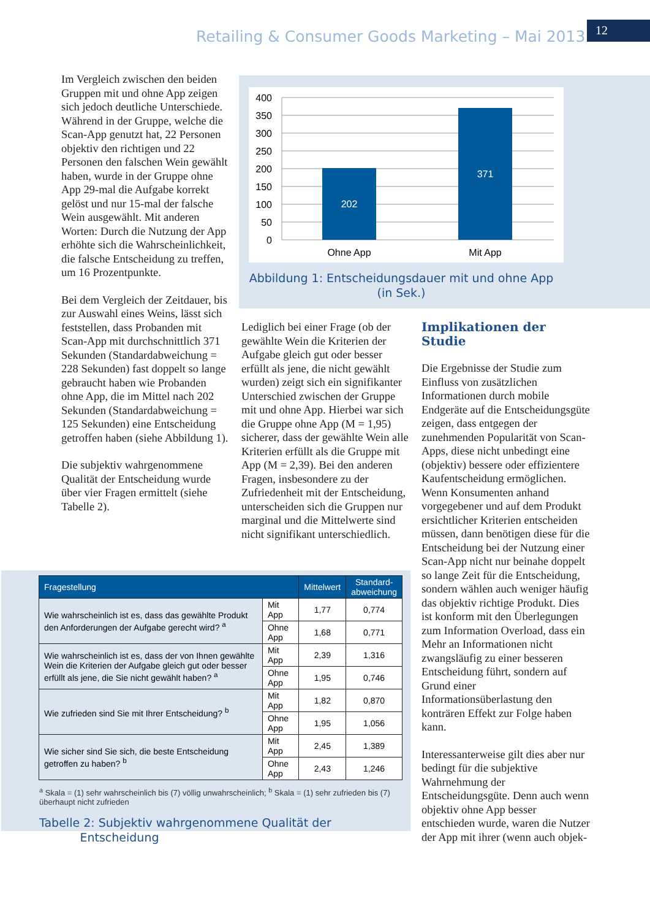Retailing & Consumer Goods Marketing – Mai 2013
12
Im Vergleich zwischen den beiden Gruppen mit und ohne App zeigen sich jedoch deutliche Unterschiede. Während in der Gruppe, welche die Scan-App genutzt hat, 22 Personen objektiv den richtigen und 22 Personen den falschen Wein gewählt haben, wurde in der Gruppe ohne App 29-mal die Aufgabe korrekt gelöst und nur 15-mal der falsche Wein ausgewählt. Mit anderen Worten: Durch die Nutzung der App erhöhte sich die Wahrscheinlichkeit, die falsche Entscheidung zu treffen, um 16 Prozentpunkte.
Bei dem Vergleich der Zeitdauer, bis zur Auswahl eines Weins, lässt sich feststellen, dass Probanden mit Scan-App mit durchschnittlich 371 Sekunden (Standardabweichung = 228 Sekunden) fast doppelt so lange gebraucht haben wie Probanden ohne App, die im Mittel nach 202 Sekunden (Standardabweichung = 125 Sekunden) eine Entscheidung getroffen haben (siehe Abbildung 1).
Die subjektiv wahrgenommene Qualität der Entscheidung wurde über vier Fragen ermittelt (siehe Tabelle 2).
400
350
300
250
200
150
100
50
0
202
371
Ohne App
Mit App
Abbildung 1: Entscheidungsdauer mit und ohne App (in Sek.)
Lediglich bei einer Frage (ob der gewählte Wein die Kriterien der Aufgabe gleich gut oder besser erfüllt als jene, die nicht gewählt wurden) zeigt sich ein signifikanter Unterschied zwischen der Gruppe mit und ohne App. Hierbei war sich die Gruppe ohne App (M = 1,95) sicherer, dass der gewählte Wein alle Kriterien erfüllt als die Gruppe mit App (M = 2,39). Bei den anderen Fragen, insbesondere zu der Zufriedenheit mit der Entscheidung, unterscheiden sich die Gruppen nur marginal und die Mittelwerte sind nicht signifikant unterschiedlich.
Implikationen der Studie
Die Ergebnisse der Studie zum Einfluss von zusätzlichen Informationen durch mobile Endgeräte auf die Entscheidungsgüte zeigen, dass entgegen der zunehmenden Popularität von Scan-Apps, diese nicht unbedingt eine (objektiv) bessere oder effizientere Kaufentscheidung ermöglichen. Wenn Konsumenten anhand vorgegebener und auf dem Produkt ersichtlicher Kriterien entscheiden müssen, dann benötigen diese für die Entscheidung bei der Nutzung einer Scan-App nicht nur beinahe doppelt so lange Zeit für die Entscheidung, sondern wählen auch weniger häufig das objektiv richtige Produkt. Dies ist konform mit den Überlegungen zum Information Overload, dass ein Mehr an Informationen nicht zwangsläufig zu einer besseren Entscheidung führt, sondern auf Grund einer Informationsüberlastung den konträren Effekt zur Folge haben kann.
Interessanterweise gilt dies aber nur bedingt für die subjektive Wahrnehmung der Entscheidungsgüte. Denn auch wenn objektiv ohne App besser entschieden wurde, waren die Nutzer der App mit ihrer (wenn auch objek-
| Fragestellung | | Mittelwert | Standard- abweichung |
| --- | --- | --- | --- |
| Wie wahrscheinlich ist es, dass das gewählte Produkt den Anforderungen der Aufgabe gerecht wird? <sup>a</sup> | Mit App | 1,77 | 0,774 |
| | Ohne App | 1,68 | 0,771 |
| Wie wahrscheinlich ist es, dass der von Ihnen gewählte Wein die Kriterien der Aufgabe gleich gut oder besser erfüllt als jene, die Sie nicht gewählt haben? <sup>a</sup> | Mit App | 2,39 | 1,316 |
| | Ohne App | 1,95 | 0,746 |
| Wie zufrieden sind Sie mit Ihrer Entscheidung? <sup>b</sup> | Mit App | 1,82 | 0,870 |
| | Ohne App | 1,95 | 1,056 |
| Wie sicher sind Sie sich, die beste Entscheidung getroffen zu haben? <sup>b</sup> | Mit App | 2,45 | 1,389 |
| | Ohne App | 2,43 | 1,246 |
<sup>a</sup> Skala = (1) sehr wahrscheinlich bis (7) völlig unwahrscheinlich; <sup>b</sup> Skala = (1) sehr zufrieden bis (7) überhaupt nicht zufrieden
Tabelle 2: Subjektiv wahrgenommene Qualität der
Entscheidung